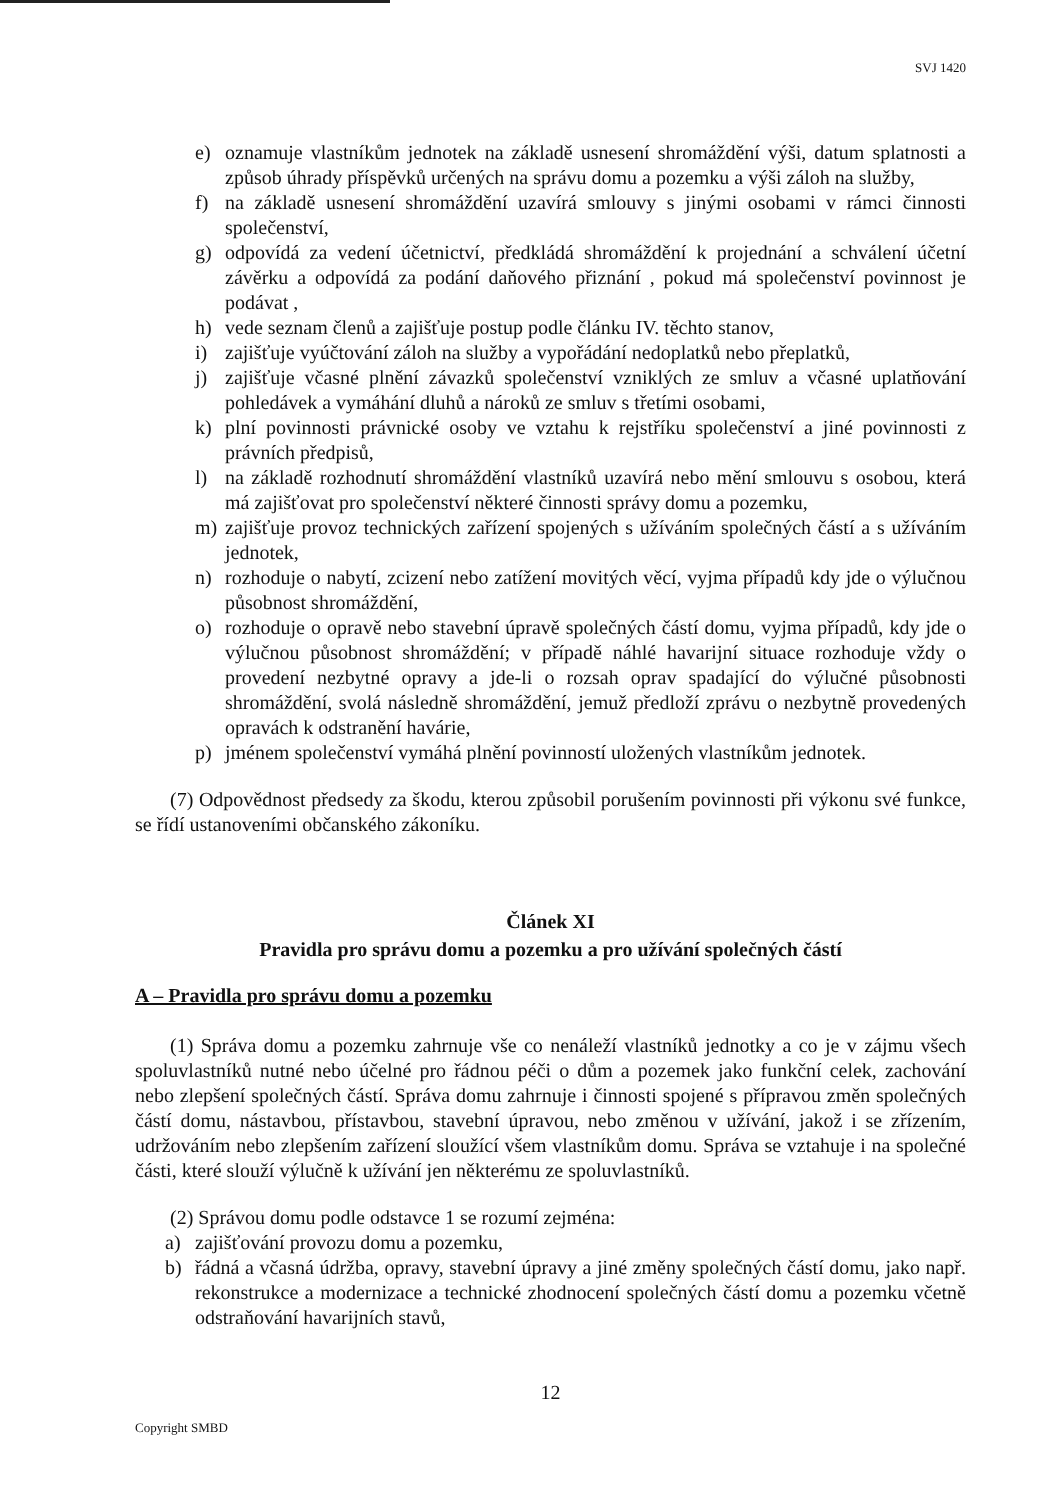SVJ 1420
e) oznamuje vlastníkům jednotek na základě usnesení shromáždění výši, datum splatnosti a způsob úhrady příspěvků určených na správu domu a pozemku a výši záloh na služby,
f) na základě usnesení shromáždění uzavírá smlouvy s jinými osobami v rámci činnosti společenství,
g) odpovídá za vedení účetnictví, předkládá shromáždění k projednání a schválení účetní závěrku a odpovídá za podání daňového přiznání , pokud má společenství povinnost je podávat ,
h) vede seznam členů a zajišťuje postup podle článku IV. těchto stanov,
i) zajišťuje vyúčtování záloh na služby a vypořádání nedoplatků nebo přeplatků,
j) zajišťuje včasné plnění závazků společenství vzniklých ze smluv a včasné uplatňování pohledávek a vymáhání dluhů a nároků ze smluv s třetími osobami,
k) plní povinnosti právnické osoby ve vztahu k rejstříku společenství a jiné povinnosti z právních předpisů,
l) na základě rozhodnutí shromáždění vlastníků uzavírá nebo mění smlouvu s osobou, která má zajišťovat pro společenství některé činnosti správy domu a pozemku,
m) zajišťuje provoz technických zařízení spojených s užíváním společných částí a s užíváním jednotek,
n) rozhoduje o nabytí, zcizení nebo zatížení movitých věcí, vyjma případů kdy jde o výlučnou působnost shromáždění,
o) rozhoduje o opravě nebo stavební úpravě společných částí domu, vyjma případů, kdy jde o výlučnou působnost shromáždění; v případě náhlé havarijní situace rozhoduje vždy o provedení nezbytné opravy a jde-li o rozsah oprav spadající do výlučné působnosti shromáždění, svolá následně shromáždění, jemuž předloží zprávu o nezbytně provedených opravách k odstranění havárie,
p) jménem společenství vymáhá plnění povinností uložených vlastníkům jednotek.
(7) Odpovědnost předsedy za škodu, kterou způsobil porušením povinnosti při výkonu své funkce, se řídí ustanoveními občanského zákoníku.
Článek XI
Pravidla pro správu domu a pozemku a pro užívání společných částí
A – Pravidla pro správu domu a pozemku
(1) Správa domu a pozemku zahrnuje vše co nenáleží vlastníků jednotky a co je v zájmu všech spoluvlastníků nutné nebo účelné pro řádnou péči o dům a pozemek jako funkční celek, zachování nebo zlepšení společných částí. Správa domu zahrnuje i činnosti spojené s přípravou změn společných částí domu, nástavbou, přístavbou, stavební úpravou, nebo změnou v užívání, jakož i se zřízením, udržováním nebo zlepšením zařízení sloužící všem vlastníkům domu. Správa se vztahuje i na společné části, které slouží výlučně k užívání jen některému ze spoluvlastníků.
(2) Správou domu podle odstavce 1 se rozumí zejména:
a) zajišťování provozu domu a pozemku,
b) řádná a včasná údržba, opravy, stavební úpravy a jiné změny společných částí domu, jako např. rekonstrukce a modernizace a technické zhodnocení společných částí domu a pozemku včetně odstraňování havarijních stavů,
12
Copyright SMBD